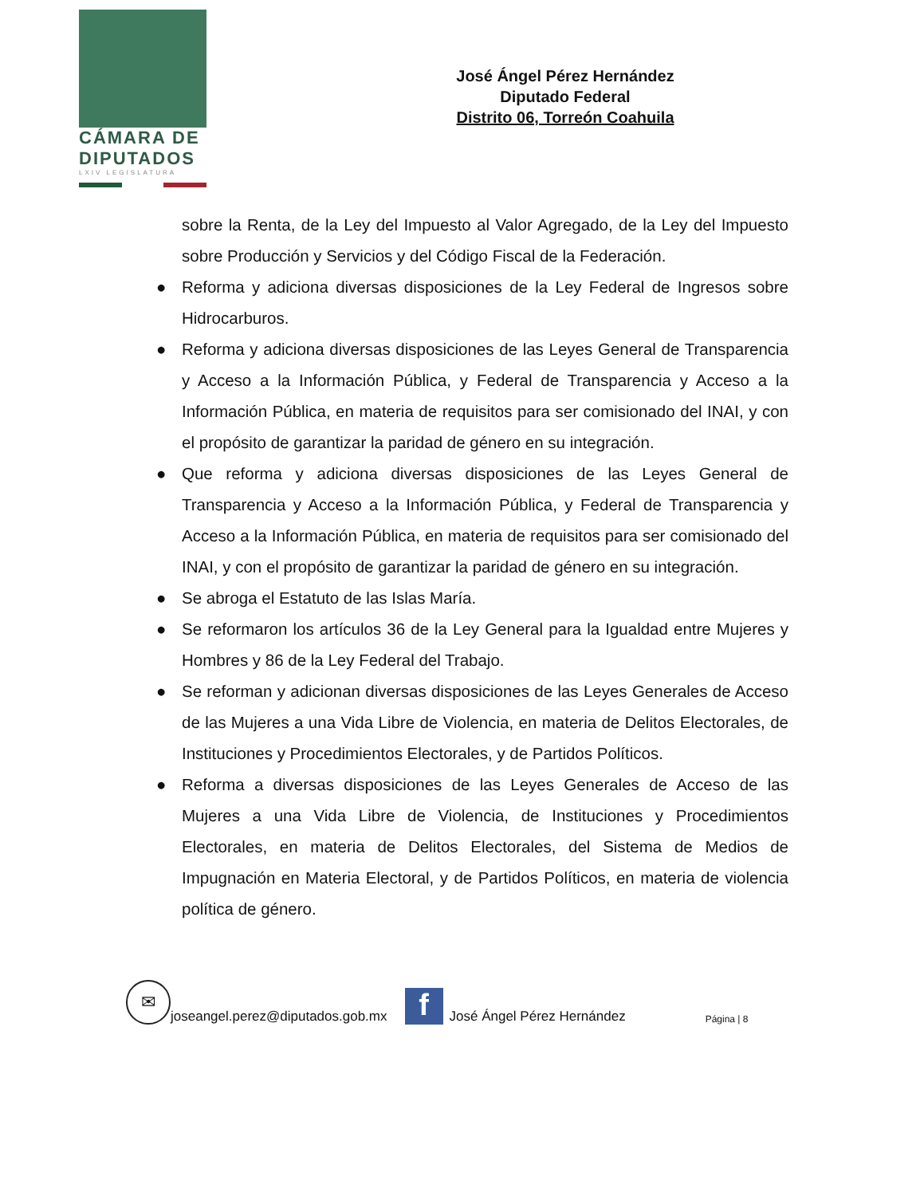CÁMARA DE
DIPUTADOS
LXIV LEGISLATURA
José Ángel Pérez Hernández
Diputado Federal
Distrito 06, Torreón Coahuila
sobre la Renta, de la Ley del Impuesto al Valor Agregado, de la Ley del Impuesto sobre Producción y Servicios y del Código Fiscal de la Federación.
● Reforma y adiciona diversas disposiciones de la Ley Federal de Ingresos sobre Hidrocarburos.
● Reforma y adiciona diversas disposiciones de las Leyes General de Transparencia y Acceso a la Información Pública, y Federal de Transparencia y Acceso a la Información Pública, en materia de requisitos para ser comisionado del INAI, y con el propósito de garantizar la paridad de género en su integración.
● Que reforma y adiciona diversas disposiciones de las Leyes General de Transparencia y Acceso a la Información Pública, y Federal de Transparencia y Acceso a la Información Pública, en materia de requisitos para ser comisionado del INAI, y con el propósito de garantizar la paridad de género en su integración.
● Se abroga el Estatuto de las Islas María.
● Se reformaron los artículos 36 de la Ley General para la Igualdad entre Mujeres y Hombres y 86 de la Ley Federal del Trabajo.
● Se reforman y adicionan diversas disposiciones de las Leyes Generales de Acceso de las Mujeres a una Vida Libre de Violencia, en materia de Delitos Electorales, de Instituciones y Procedimientos Electorales, y de Partidos Políticos.
● Reforma a diversas disposiciones de las Leyes Generales de Acceso de las Mujeres a una Vida Libre de Violencia, de Instituciones y Procedimientos Electorales, en materia de Delitos Electorales, del Sistema de Medios de Impugnación en Materia Electoral, y de Partidos Políticos, en materia de violencia política de género.
✉
joseangel.perez@diputados.gob.mx
f
José Ángel Pérez Hernández Página | 8